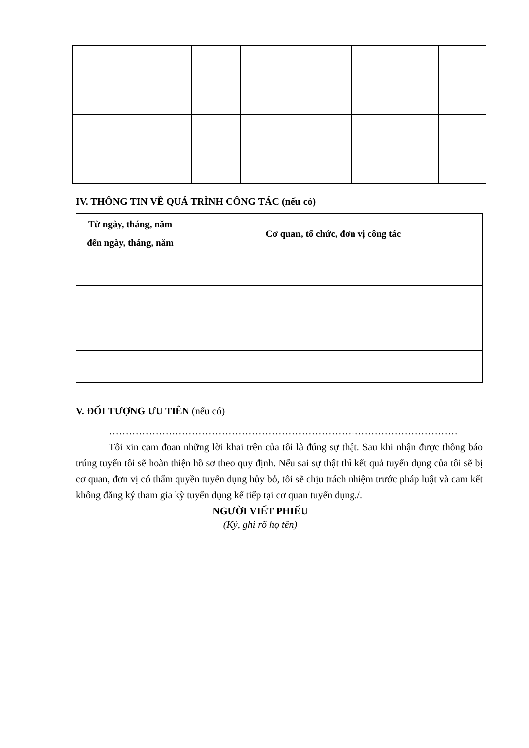IV. THÔNG TIN VỀ QUÁ TRÌNH CÔNG TÁC (nếu có)
| Từ ngày, tháng, năm đến ngày, tháng, năm | Cơ quan, tổ chức, đơn vị công tác |
| --- | --- |
V. ĐỐI TƯỢNG ƯU TIÊN (nếu có)
……………………………………………………………………………………………
Tôi xin cam đoan những lời khai trên của tôi là đúng sự thật. Sau khi nhận được thông báo trúng tuyển tôi sẽ hoàn thiện hồ sơ theo quy định. Nếu sai sự thật thì kết quả tuyển dụng của tôi sẽ bị cơ quan, đơn vị có thẩm quyền tuyển dụng hủy bỏ, tôi sẽ chịu trách nhiệm trước pháp luật và cam kết không đăng ký tham gia kỳ tuyển dụng kế tiếp tại cơ quan tuyển dụng./.
NGƯỜI VIẾT PHIẾU
(Ký, ghi rõ họ tên)